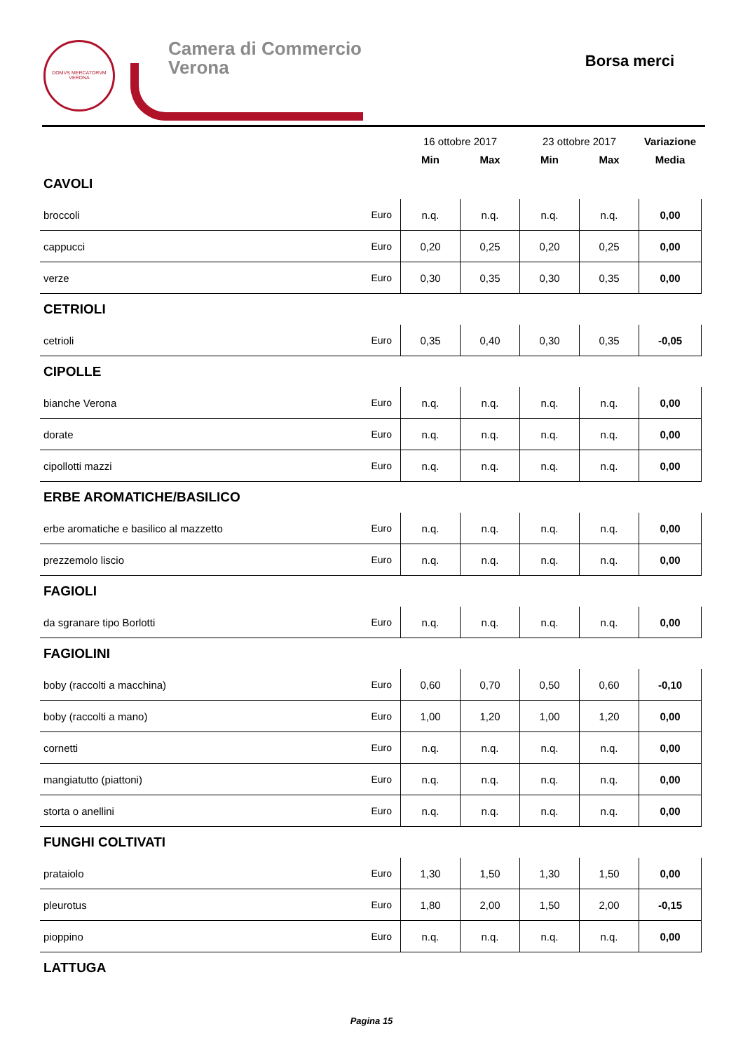DOMVS MERCATORVM
VERONA
Camera di Commercio
Verona
Borsa merci
| | | 16 ottobre 2017 | | 23 ottobre 2017 | | Variazione |
| --- | --- | --- | --- | --- | --- | --- |
| | | Min | Max | Min | Max | Media |
| CAVOLI | | | | | | |
| broccoli | Euro | n.q. | n.q. | n.q. | n.q. | 0,00 |
| cappucci | Euro | 0,20 | 0,25 | 0,20 | 0,25 | 0,00 |
| verze | Euro | 0,30 | 0,35 | 0,30 | 0,35 | 0,00 |
| CETRIOLI | | | | | | |
| cetrioli | Euro | 0,35 | 0,40 | 0,30 | 0,35 | -0,05 |
| CIPOLLE | | | | | | |
| bianche Verona | Euro | n.q. | n.q. | n.q. | n.q. | 0,00 |
| dorate | Euro | n.q. | n.q. | n.q. | n.q. | 0,00 |
| cipollotti mazzi | Euro | n.q. | n.q. | n.q. | n.q. | 0,00 |
| ERBE AROMATICHE/BASILICO | | | | | | |
| erbe aromatiche e basilico al mazzetto | Euro | n.q. | n.q. | n.q. | n.q. | 0,00 |
| prezzemolo liscio | Euro | n.q. | n.q. | n.q. | n.q. | 0,00 |
| FAGIOLI | | | | | | |
| da sgranare tipo Borlotti | Euro | n.q. | n.q. | n.q. | n.q. | 0,00 |
| FAGIOLINI | | | | | | |
| boby (raccolti a macchina) | Euro | 0,60 | 0,70 | 0,50 | 0,60 | -0,10 |
| boby (raccolti a mano) | Euro | 1,00 | 1,20 | 1,00 | 1,20 | 0,00 |
| cornetti | Euro | n.q. | n.q. | n.q. | n.q. | 0,00 |
| mangiatutto (piattoni) | Euro | n.q. | n.q. | n.q. | n.q. | 0,00 |
| storta o anellini | Euro | n.q. | n.q. | n.q. | n.q. | 0,00 |
| FUNGHI COLTIVATI | | | | | | |
| prataiolo | Euro | 1,30 | 1,50 | 1,30 | 1,50 | 0,00 |
| pleurotus | Euro | 1,80 | 2,00 | 1,50 | 2,00 | -0,15 |
| pioppino | Euro | n.q. | n.q. | n.q. | n.q. | 0,00 |
| LATTUGA | | | | | | |
Pagina 15